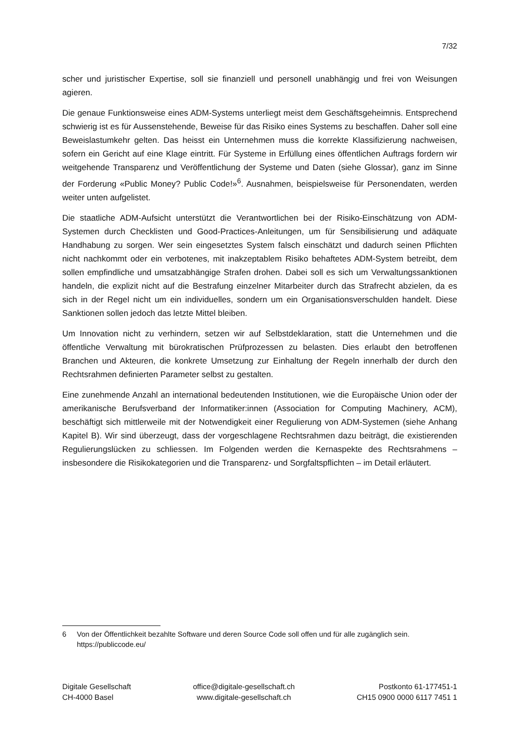7/32
scher und juristischer Expertise, soll sie finanziell und personell unabhängig und frei von Weisungen agieren.
Die genaue Funktionsweise eines ADM-Systems unterliegt meist dem Geschäftsgeheimnis. Entsprechend schwierig ist es für Aussenstehende, Beweise für das Risiko eines Systems zu beschaffen. Daher soll eine Beweislastumkehr gelten. Das heisst ein Unternehmen muss die korrekte Klassifizierung nachweisen, sofern ein Gericht auf eine Klage eintritt. Für Systeme in Erfüllung eines öffentlichen Auftrags fordern wir weitgehende Transparenz und Veröffentlichung der Systeme und Daten (siehe Glossar), ganz im Sinne der Forderung «Public Money? Public Code!»<sup>6</sup>. Ausnahmen, beispielsweise für Personendaten, werden weiter unten aufgelistet.
Die staatliche ADM-Aufsicht unterstützt die Verantwortlichen bei der Risiko-Einschätzung von ADM-Systemen durch Checklisten und Good-Practices-Anleitungen, um für Sensibilisierung und adäquate Handhabung zu sorgen. Wer sein eingesetztes System falsch einschätzt und dadurch seinen Pflichten nicht nachkommt oder ein verbotenes, mit inakzeptablem Risiko behaftetes ADM-System betreibt, dem sollen empfindliche und umsatzabhängige Strafen drohen. Dabei soll es sich um Verwaltungssanktionen handeln, die explizit nicht auf die Bestrafung einzelner Mitarbeiter durch das Strafrecht abzielen, da es sich in der Regel nicht um ein individuelles, sondern um ein Organisationsverschulden handelt. Diese Sanktionen sollen jedoch das letzte Mittel bleiben.
Um Innovation nicht zu verhindern, setzen wir auf Selbstdeklaration, statt die Unternehmen und die öffentliche Verwaltung mit bürokratischen Prüfprozessen zu belasten. Dies erlaubt den betroffenen Branchen und Akteuren, die konkrete Umsetzung zur Einhaltung der Regeln innerhalb der durch den Rechtsrahmen definierten Parameter selbst zu gestalten.
Eine zunehmende Anzahl an international bedeutenden Institutionen, wie die Europäische Union oder der amerikanische Berufsverband der Informatiker:innen (Association for Computing Machinery, ACM), beschäftigt sich mittlerweile mit der Notwendigkeit einer Regulierung von ADM-Systemen (siehe Anhang Kapitel B). Wir sind überzeugt, dass der vorgeschlagene Rechtsrahmen dazu beiträgt, die existierenden Regulierungslücken zu schliessen. Im Folgenden werden die Kernaspekte des Rechtsrahmens – insbesondere die Risikokategorien und die Transparenz- und Sorgfaltspflichten – im Detail erläutert.
6 Von der Öffentlichkeit bezahlte Software und deren Source Code soll offen und für alle zugänglich sein. https://publiccode.eu/
Digitale Gesellschaft
CH-4000 Basel
office@digitale-gesellschaft.ch
www.digitale-gesellschaft.ch
Postkonto 61-177451-1
CH15 0900 0000 6117 7451 1